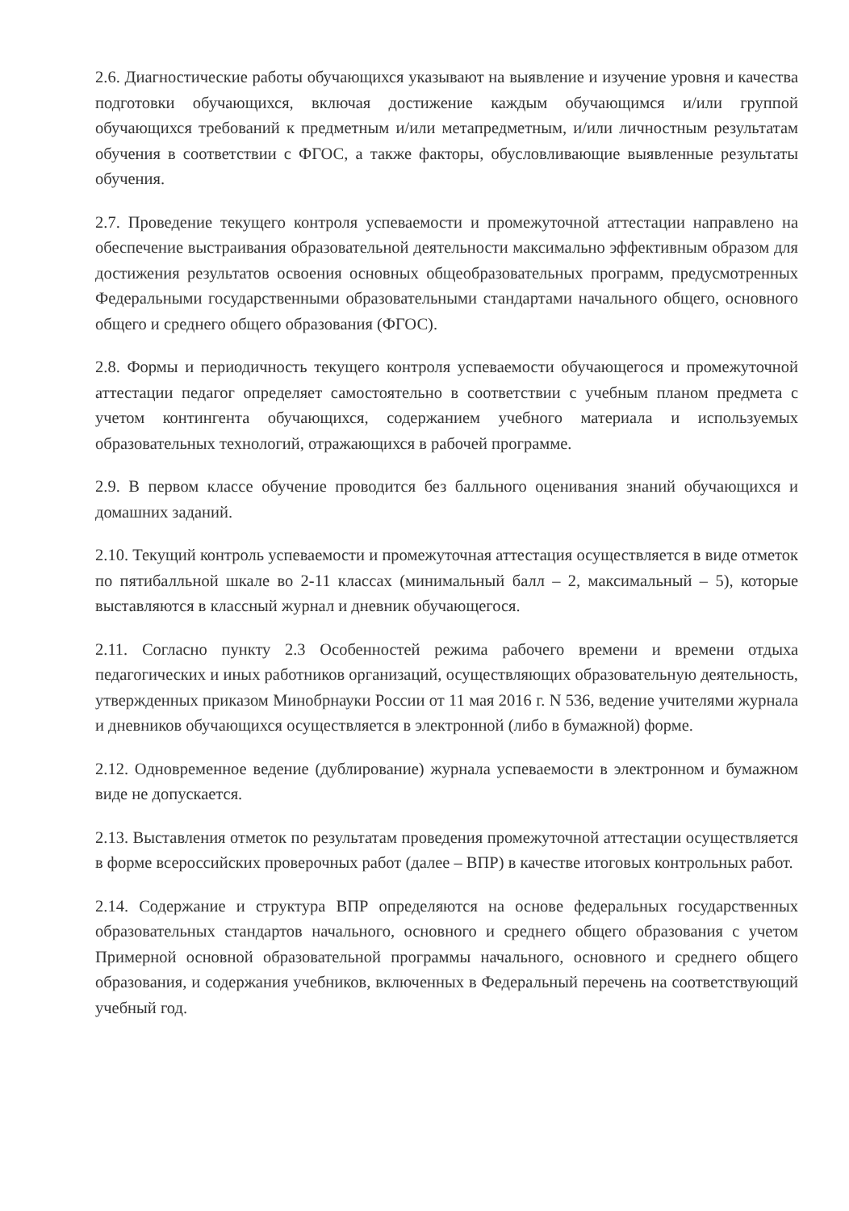2.6. Диагностические работы обучающихся указывают на выявление и изучение уровня и качества подготовки обучающихся, включая достижение каждым обучающимся и/или группой обучающихся требований к предметным и/или метапредметным, и/или личностным результатам обучения в соответствии с ФГОС, а также факторы, обусловливающие выявленные результаты обучения.
2.7. Проведение текущего контроля успеваемости и промежуточной аттестации направлено на обеспечение выстраивания образовательной деятельности максимально эффективным образом для достижения результатов освоения основных общеобразовательных программ, предусмотренных Федеральными государственными образовательными стандартами начального общего, основного общего и среднего общего образования (ФГОС).
2.8. Формы и периодичность текущего контроля успеваемости обучающегося и промежуточной аттестации педагог определяет самостоятельно в соответствии с учебным планом предмета с учетом контингента обучающихся, содержанием учебного материала и используемых образовательных технологий, отражающихся в рабочей программе.
2.9. В первом классе обучение проводится без балльного оценивания знаний обучающихся и домашних заданий.
2.10. Текущий контроль успеваемости и промежуточная аттестация осуществляется в виде отметок по пятибалльной шкале во 2-11 классах (минимальный балл – 2, максимальный – 5), которые выставляются в классный журнал и дневник обучающегося.
2.11. Согласно пункту 2.3 Особенностей режима рабочего времени и времени отдыха педагогических и иных работников организаций, осуществляющих образовательную деятельность, утвержденных приказом Минобрнауки России от 11 мая 2016 г. N 536, ведение учителями журнала и дневников обучающихся осуществляется в электронной (либо в бумажной) форме.
2.12. Одновременное ведение (дублирование) журнала успеваемости в электронном и бумажном виде не допускается.
2.13. Выставления отметок по результатам проведения промежуточной аттестации осуществляется в форме всероссийских проверочных работ (далее – ВПР) в качестве итоговых контрольных работ.
2.14. Содержание и структура ВПР определяются на основе федеральных государственных образовательных стандартов начального, основного и среднего общего образования с учетом Примерной основной образовательной программы начального, основного и среднего общего образования, и содержания учебников, включенных в Федеральный перечень на соответствующий учебный год.